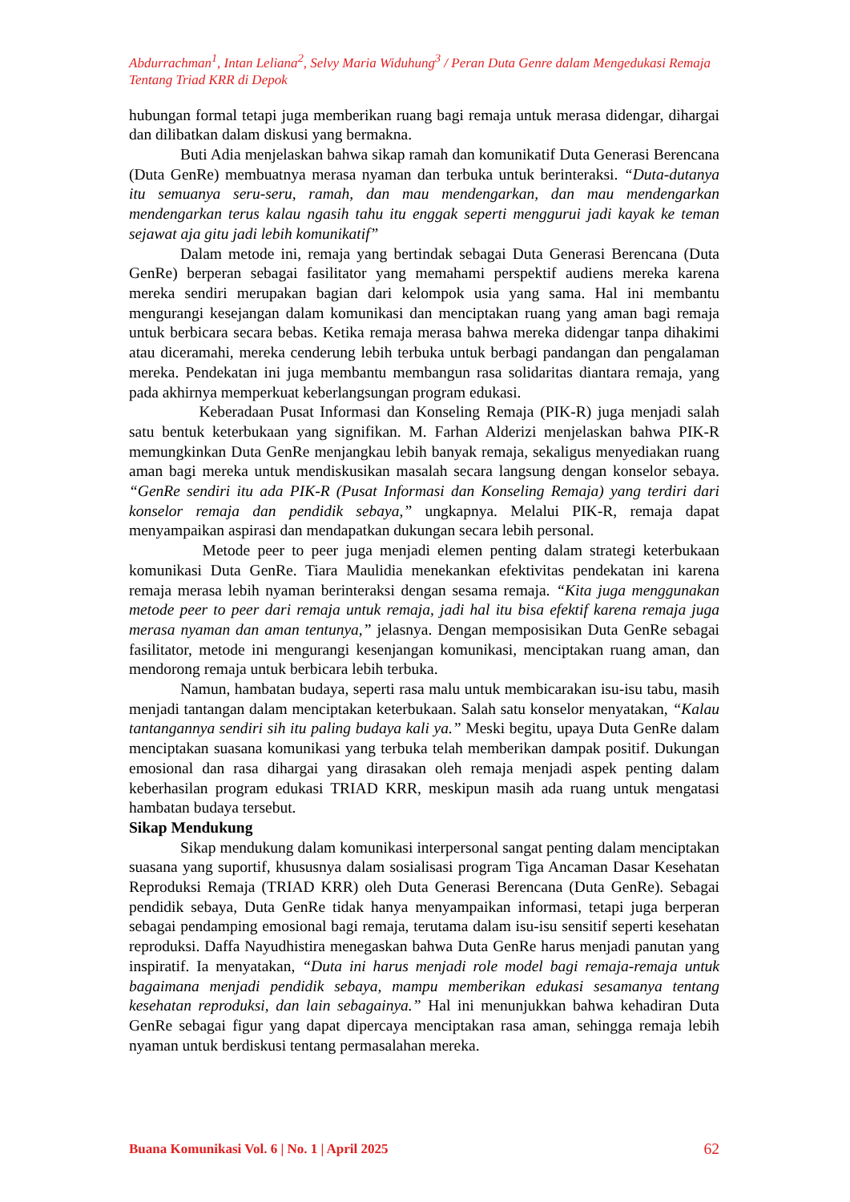Abdurrachman<sup>1</sup>, Intan Leliana<sup>2</sup>, Selvy Maria Widuhung<sup>3</sup> / Peran Duta Genre dalam Mengedukasi Remaja Tentang Triad KRR di Depok
hubungan formal tetapi juga memberikan ruang bagi remaja untuk merasa didengar, dihargai dan dilibatkan dalam diskusi yang bermakna.
Buti Adia menjelaskan bahwa sikap ramah dan komunikatif Duta Generasi Berencana (Duta GenRe) membuatnya merasa nyaman dan terbuka untuk berinteraksi. “Duta-dutanya itu semuanya seru-seru, ramah, dan mau mendengarkan, dan mau mendengarkan mendengarkan terus kalau ngasih tahu itu enggak seperti menggurui jadi kayak ke teman sejawat aja gitu jadi lebih komunikatif”
Dalam metode ini, remaja yang bertindak sebagai Duta Generasi Berencana (Duta GenRe) berperan sebagai fasilitator yang memahami perspektif audiens mereka karena mereka sendiri merupakan bagian dari kelompok usia yang sama. Hal ini membantu mengurangi kesejangan dalam komunikasi dan menciptakan ruang yang aman bagi remaja untuk berbicara secara bebas. Ketika remaja merasa bahwa mereka didengar tanpa dihakimi atau diceramahi, mereka cenderung lebih terbuka untuk berbagi pandangan dan pengalaman mereka. Pendekatan ini juga membantu membangun rasa solidaritas diantara remaja, yang pada akhirnya memperkuat keberlangsungan program edukasi.
Keberadaan Pusat Informasi dan Konseling Remaja (PIK-R) juga menjadi salah satu bentuk keterbukaan yang signifikan. M. Farhan Alderizi menjelaskan bahwa PIK-R memungkinkan Duta GenRe menjangkau lebih banyak remaja, sekaligus menyediakan ruang aman bagi mereka untuk mendiskusikan masalah secara langsung dengan konselor sebaya. “GenRe sendiri itu ada PIK-R (Pusat Informasi dan Konseling Remaja) yang terdiri dari konselor remaja dan pendidik sebaya,” ungkapnya. Melalui PIK-R, remaja dapat menyampaikan aspirasi dan mendapatkan dukungan secara lebih personal.
Metode peer to peer juga menjadi elemen penting dalam strategi keterbukaan komunikasi Duta GenRe. Tiara Maulidia menekankan efektivitas pendekatan ini karena remaja merasa lebih nyaman berinteraksi dengan sesama remaja. “Kita juga menggunakan metode peer to peer dari remaja untuk remaja, jadi hal itu bisa efektif karena remaja juga merasa nyaman dan aman tentunya,” jelasnya. Dengan memposisikan Duta GenRe sebagai fasilitator, metode ini mengurangi kesenjangan komunikasi, menciptakan ruang aman, dan mendorong remaja untuk berbicara lebih terbuka.
Namun, hambatan budaya, seperti rasa malu untuk membicarakan isu-isu tabu, masih menjadi tantangan dalam menciptakan keterbukaan. Salah satu konselor menyatakan, “Kalau tantangannya sendiri sih itu paling budaya kali ya.” Meski begitu, upaya Duta GenRe dalam menciptakan suasana komunikasi yang terbuka telah memberikan dampak positif. Dukungan emosional dan rasa dihargai yang dirasakan oleh remaja menjadi aspek penting dalam keberhasilan program edukasi TRIAD KRR, meskipun masih ada ruang untuk mengatasi hambatan budaya tersebut.
Sikap Mendukung
Sikap mendukung dalam komunikasi interpersonal sangat penting dalam menciptakan suasana yang suportif, khususnya dalam sosialisasi program Tiga Ancaman Dasar Kesehatan Reproduksi Remaja (TRIAD KRR) oleh Duta Generasi Berencana (Duta GenRe). Sebagai pendidik sebaya, Duta GenRe tidak hanya menyampaikan informasi, tetapi juga berperan sebagai pendamping emosional bagi remaja, terutama dalam isu-isu sensitif seperti kesehatan reproduksi. Daffa Nayudhistira menegaskan bahwa Duta GenRe harus menjadi panutan yang inspiratif. Ia menyatakan, “Duta ini harus menjadi role model bagi remaja-remaja untuk bagaimana menjadi pendidik sebaya, mampu memberikan edukasi sesamanya tentang kesehatan reproduksi, dan lain sebagainya.” Hal ini menunjukkan bahwa kehadiran Duta GenRe sebagai figur yang dapat dipercaya menciptakan rasa aman, sehingga remaja lebih nyaman untuk berdiskusi tentang permasalahan mereka.
Buana Komunikasi Vol. 6 | No. 1 | April 2025 62